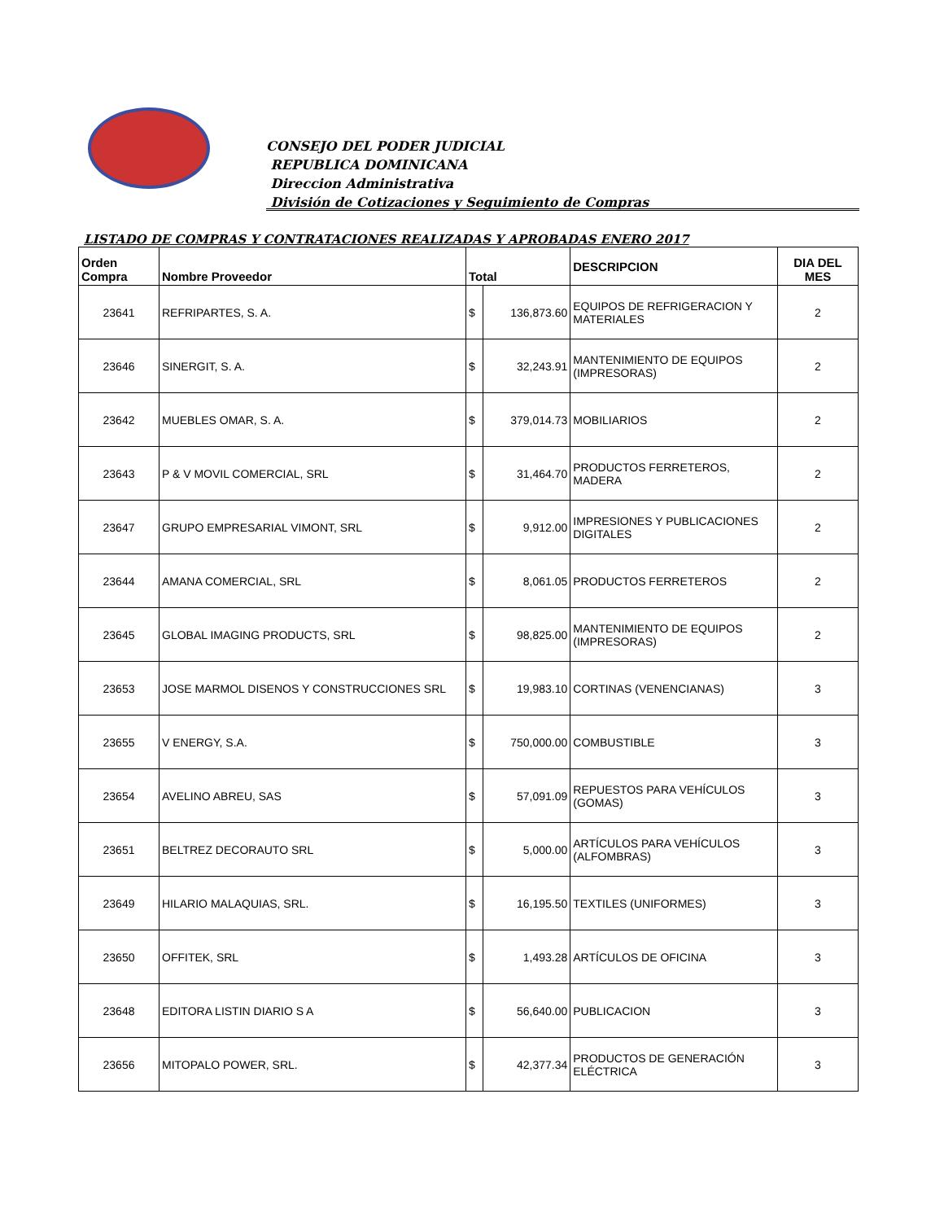CONSEJO DEL PODER JUDICIAL
REPUBLICA DOMINICANA
Direccion Administrativa
División de Cotizaciones y Seguimiento de Compras
LISTADO DE COMPRAS Y CONTRATACIONES REALIZADAS Y APROBADAS ENERO 2017
| Orden Compra | Nombre Proveedor | Total | | DESCRIPCION | DIA DEL MES |
| --- | --- | --- | --- | --- | --- |
| 23641 | REFRIPARTES, S. A. | $ | 136,873.60 | EQUIPOS DE REFRIGERACION Y MATERIALES | 2 |
| 23646 | SINERGIT, S. A. | $ | 32,243.91 | MANTENIMIENTO DE EQUIPOS (IMPRESORAS) | 2 |
| 23642 | MUEBLES OMAR, S. A. | $ | 379,014.73 | MOBILIARIOS | 2 |
| 23643 | P & V MOVIL COMERCIAL, SRL | $ | 31,464.70 | PRODUCTOS FERRETEROS, MADERA | 2 |
| 23647 | GRUPO EMPRESARIAL VIMONT, SRL | $ | 9,912.00 | IMPRESIONES Y PUBLICACIONES DIGITALES | 2 |
| 23644 | AMANA COMERCIAL, SRL | $ | 8,061.05 | PRODUCTOS FERRETEROS | 2 |
| 23645 | GLOBAL IMAGING PRODUCTS, SRL | $ | 98,825.00 | MANTENIMIENTO DE EQUIPOS (IMPRESORAS) | 2 |
| 23653 | JOSE MARMOL DISENOS Y CONSTRUCCIONES SRL | $ | 19,983.10 | CORTINAS (VENENCIANAS) | 3 |
| 23655 | V ENERGY, S.A. | $ | 750,000.00 | COMBUSTIBLE | 3 |
| 23654 | AVELINO ABREU, SAS | $ | 57,091.09 | REPUESTOS PARA VEHÍCULOS (GOMAS) | 3 |
| 23651 | BELTREZ DECORAUTO SRL | $ | 5,000.00 | ARTÍCULOS PARA VEHÍCULOS (ALFOMBRAS) | 3 |
| 23649 | HILARIO MALAQUIAS, SRL. | $ | 16,195.50 | TEXTILES (UNIFORMES) | 3 |
| 23650 | OFFITEK, SRL | $ | 1,493.28 | ARTÍCULOS DE OFICINA | 3 |
| 23648 | EDITORA LISTIN DIARIO S A | $ | 56,640.00 | PUBLICACION | 3 |
| 23656 | MITOPALO POWER, SRL. | $ | 42,377.34 | PRODUCTOS DE GENERACIÓN ELÉCTRICA | 3 |